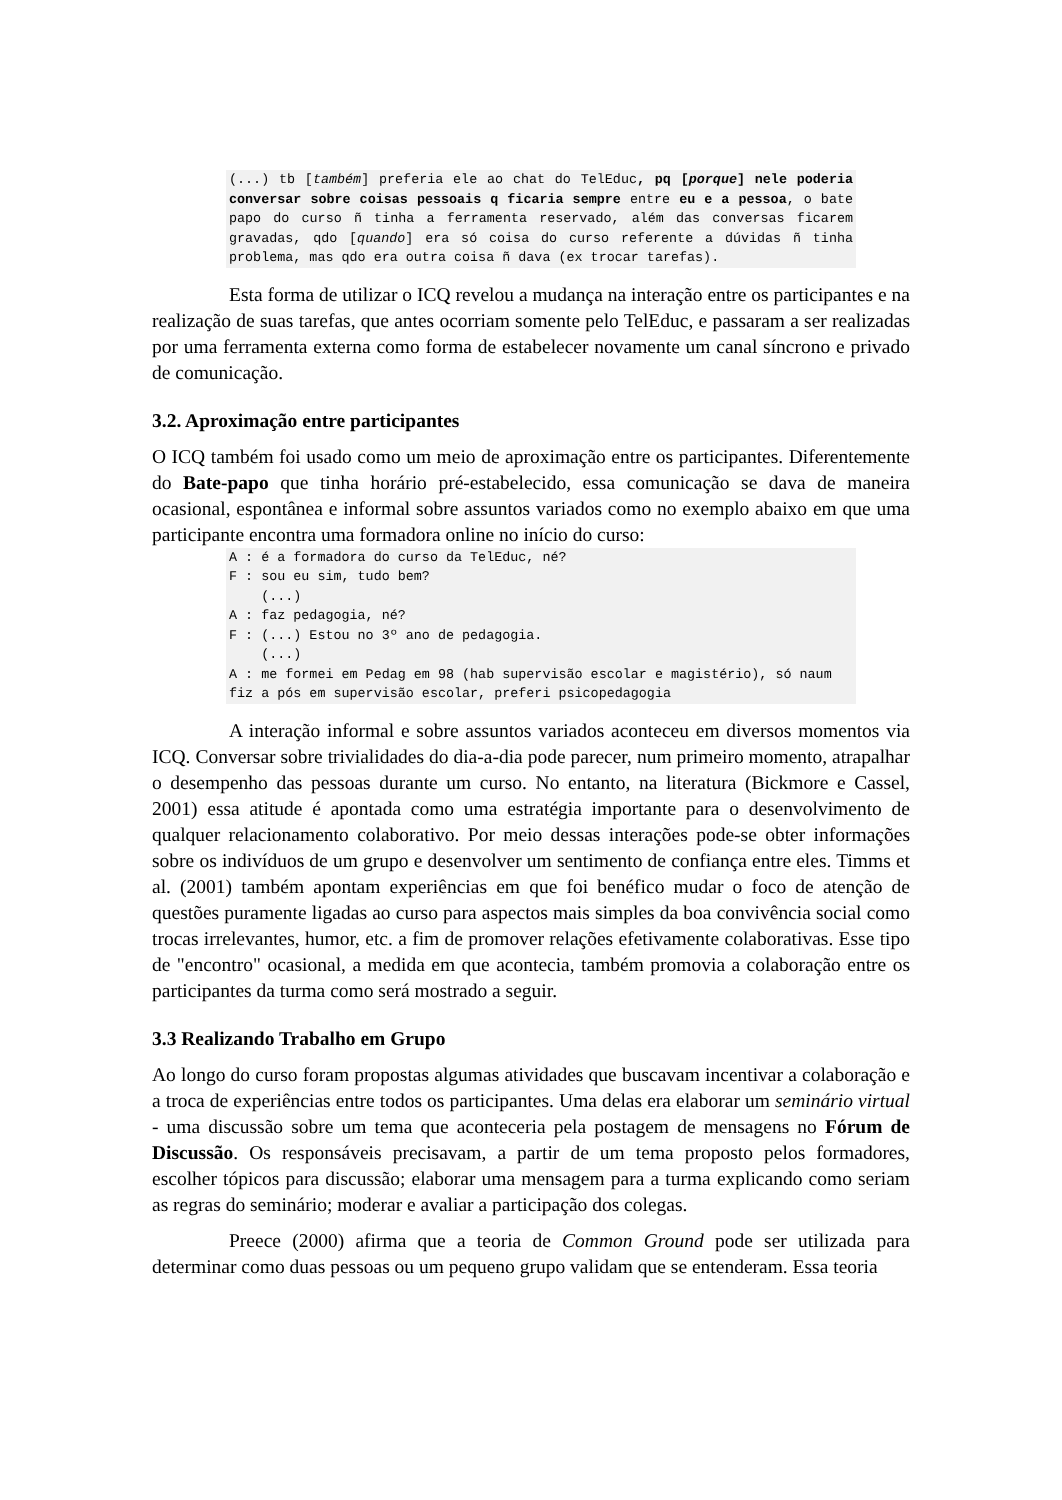(...) tb [também] preferia ele ao chat do TelEduc, pq [porque] nele poderia conversar sobre coisas pessoais q ficaria sempre entre eu e a pessoa, o bate papo do curso ñ tinha a ferramenta reservado, além das conversas ficarem gravadas, qdo [quando] era só coisa do curso referente a dúvidas ñ tinha problema, mas qdo era outra coisa ñ dava (ex trocar tarefas).
Esta forma de utilizar o ICQ revelou a mudança na interação entre os participantes e na realização de suas tarefas, que antes ocorriam somente pelo TelEduc, e passaram a ser realizadas por uma ferramenta externa como forma de estabelecer novamente um canal síncrono e privado de comunicação.
3.2. Aproximação entre participantes
O ICQ também foi usado como um meio de aproximação entre os participantes. Diferentemente do Bate-papo que tinha horário pré-estabelecido, essa comunicação se dava de maneira ocasional, espontânea e informal sobre assuntos variados como no exemplo abaixo em que uma participante encontra uma formadora online no início do curso:
A : é a formadora do curso da TelEduc, né? F : sou eu sim, tudo bem? (...) A : faz pedagogia, né? F : (...) Estou no 3º ano de pedagogia. (...) A : me formei em Pedag em 98 (hab supervisão escolar e magistério), só naum fiz a pós em supervisão escolar, preferi psicopedagogia
A interação informal e sobre assuntos variados aconteceu em diversos momentos via ICQ. Conversar sobre trivialidades do dia-a-dia pode parecer, num primeiro momento, atrapalhar o desempenho das pessoas durante um curso. No entanto, na literatura (Bickmore e Cassel, 2001) essa atitude é apontada como uma estratégia importante para o desenvolvimento de qualquer relacionamento colaborativo. Por meio dessas interações pode-se obter informações sobre os indivíduos de um grupo e desenvolver um sentimento de confiança entre eles. Timms et al. (2001) também apontam experiências em que foi benéfico mudar o foco de atenção de questões puramente ligadas ao curso para aspectos mais simples da boa convivência social como trocas irrelevantes, humor, etc. a fim de promover relações efetivamente colaborativas. Esse tipo de "encontro" ocasional, a medida em que acontecia, também promovia a colaboração entre os participantes da turma como será mostrado a seguir.
3.3 Realizando Trabalho em Grupo
Ao longo do curso foram propostas algumas atividades que buscavam incentivar a colaboração e a troca de experiências entre todos os participantes. Uma delas era elaborar um seminário virtual - uma discussão sobre um tema que aconteceria pela postagem de mensagens no Fórum de Discussão. Os responsáveis precisavam, a partir de um tema proposto pelos formadores, escolher tópicos para discussão; elaborar uma mensagem para a turma explicando como seriam as regras do seminário; moderar e avaliar a participação dos colegas.
Preece (2000) afirma que a teoria de Common Ground pode ser utilizada para determinar como duas pessoas ou um pequeno grupo validam que se entenderam. Essa teoria